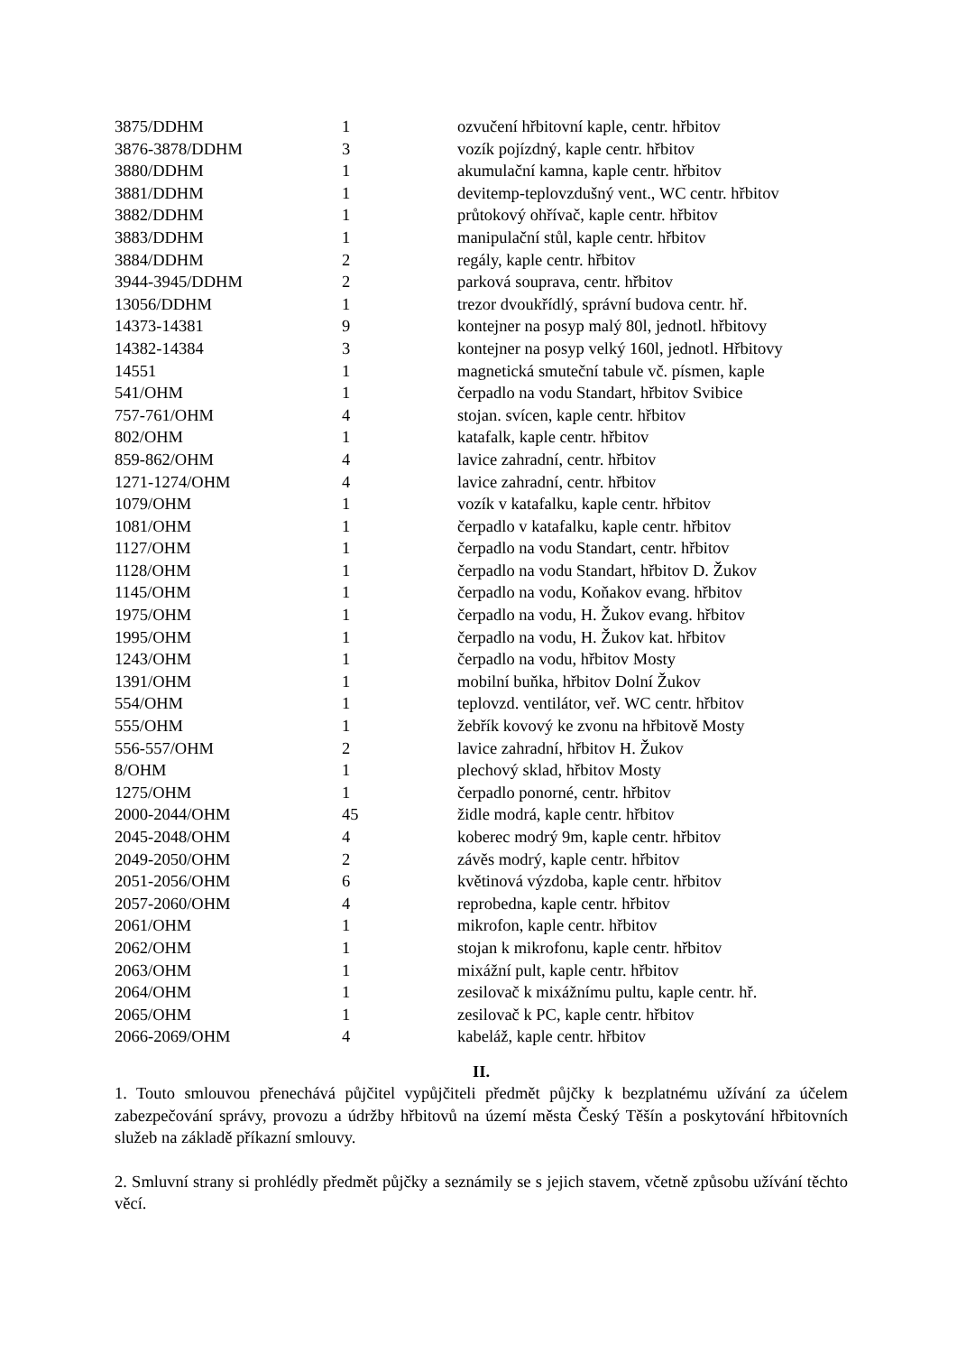| 3875/DDHM | 1 | ozvučení hřbitovní kaple, centr. hřbitov |
| 3876-3878/DDHM | 3 | vozík pojízdný, kaple centr. hřbitov |
| 3880/DDHM | 1 | akumulační kamna, kaple centr. hřbitov |
| 3881/DDHM | 1 | devitemp-teplovzdušný vent., WC centr. hřbitov |
| 3882/DDHM | 1 | průtokový ohřívač, kaple centr. hřbitov |
| 3883/DDHM | 1 | manipulační stůl, kaple centr. hřbitov |
| 3884/DDHM | 2 | regály, kaple centr. hřbitov |
| 3944-3945/DDHM | 2 | parková souprava, centr. hřbitov |
| 13056/DDHM | 1 | trezor dvoukřídlý, správní budova centr. hř. |
| 14373-14381 | 9 | kontejner na posyp malý 80l, jednotl. hřbitovy |
| 14382-14384 | 3 | kontejner na posyp velký 160l, jednotl. Hřbitovy |
| 14551 | 1 | magnetická smuteční tabule vč. písmen, kaple |
| 541/OHM | 1 | čerpadlo na vodu Standart, hřbitov Svibice |
| 757-761/OHM | 4 | stojan. svícen, kaple centr. hřbitov |
| 802/OHM | 1 | katafalk, kaple centr. hřbitov |
| 859-862/OHM | 4 | lavice zahradní, centr. hřbitov |
| 1271-1274/OHM | 4 | lavice zahradní, centr. hřbitov |
| 1079/OHM | 1 | vozík v katafalku, kaple centr. hřbitov |
| 1081/OHM | 1 | čerpadlo v katafalku, kaple centr. hřbitov |
| 1127/OHM | 1 | čerpadlo na vodu Standart, centr. hřbitov |
| 1128/OHM | 1 | čerpadlo na vodu Standart, hřbitov D. Žukov |
| 1145/OHM | 1 | čerpadlo na vodu, Koňakov evang. hřbitov |
| 1975/OHM | 1 | čerpadlo na vodu, H. Žukov evang. hřbitov |
| 1995/OHM | 1 | čerpadlo na vodu, H. Žukov kat. hřbitov |
| 1243/OHM | 1 | čerpadlo na vodu, hřbitov Mosty |
| 1391/OHM | 1 | mobilní buňka, hřbitov Dolní Žukov |
| 554/OHM | 1 | teplovzd. ventilátor, veř. WC centr. hřbitov |
| 555/OHM | 1 | žebřík kovový ke zvonu na hřbitově Mosty |
| 556-557/OHM | 2 | lavice zahradní, hřbitov H. Žukov |
| 8/OHM | 1 | plechový sklad, hřbitov Mosty |
| 1275/OHM | 1 | čerpadlo ponorné, centr. hřbitov |
| 2000-2044/OHM | 45 | židle modrá, kaple centr. hřbitov |
| 2045-2048/OHM | 4 | koberec modrý 9m, kaple centr. hřbitov |
| 2049-2050/OHM | 2 | závěs modrý, kaple centr. hřbitov |
| 2051-2056/OHM | 6 | květinová výzdoba, kaple centr. hřbitov |
| 2057-2060/OHM | 4 | reprobedna, kaple centr. hřbitov |
| 2061/OHM | 1 | mikrofon, kaple centr. hřbitov |
| 2062/OHM | 1 | stojan k mikrofonu, kaple centr. hřbitov |
| 2063/OHM | 1 | mixážní pult, kaple centr. hřbitov |
| 2064/OHM | 1 | zesilovač k mixážnímu pultu, kaple centr. hř. |
| 2065/OHM | 1 | zesilovač k PC, kaple centr. hřbitov |
| 2066-2069/OHM | 4 | kabeláž, kaple centr. hřbitov |
II.
1. Touto smlouvou přenechává půjčitel vypůjčiteli předmět půjčky k bezplatnému užívání za účelem zabezpečování správy, provozu a údržby hřbitovů na území města Český Těšín a poskytování hřbitovních služeb na základě příkazní smlouvy.
2. Smluvní strany si prohlédly předmět půjčky a seznámily se s jejich stavem, včetně způsobu užívání těchto věcí.